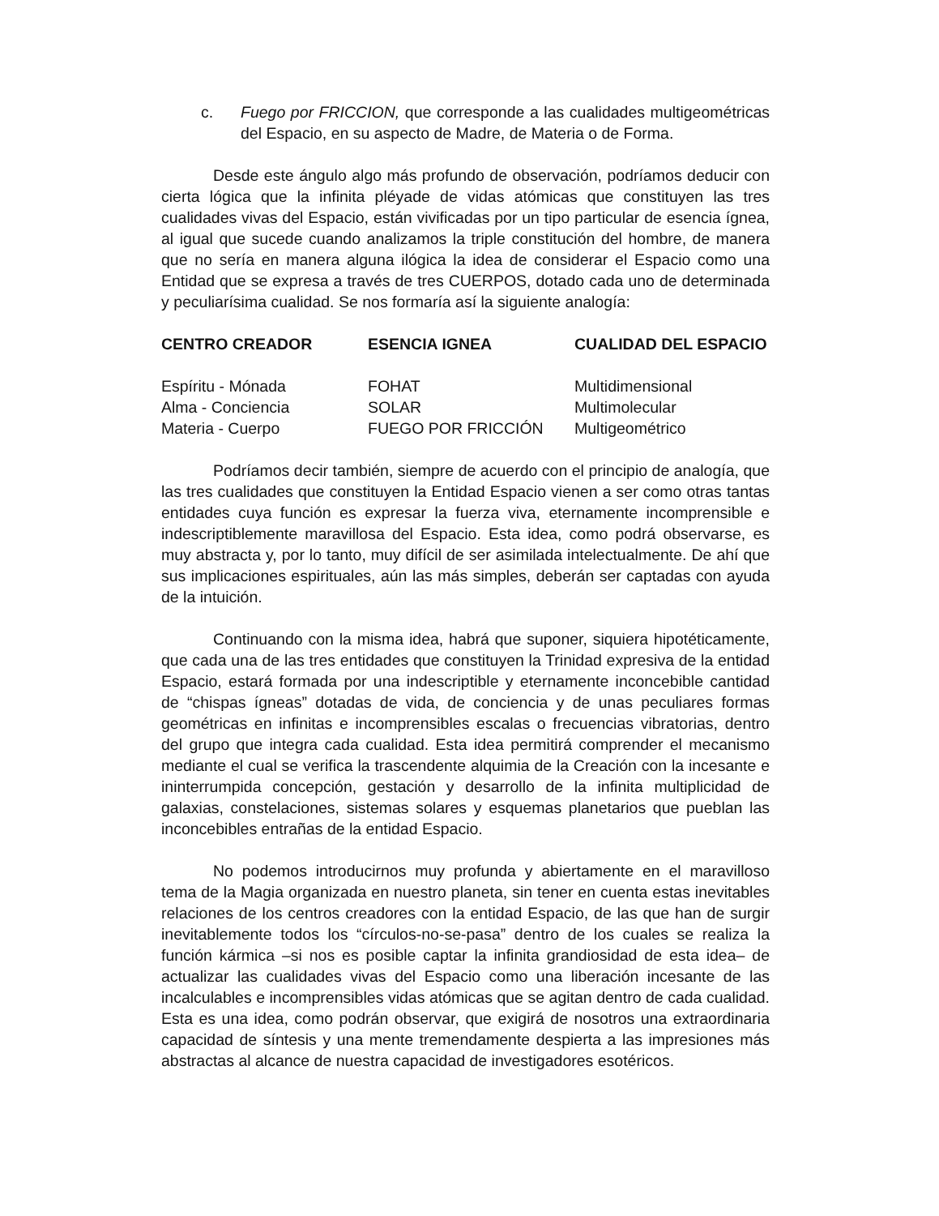c. Fuego por FRICCION, que corresponde a las cualidades multigeométricas del Espacio, en su aspecto de Madre, de Materia o de Forma.
Desde este ángulo algo más profundo de observación, podríamos deducir con cierta lógica que la infinita pléyade de vidas atómicas que constituyen las tres cualidades vivas del Espacio, están vivificadas por un tipo particular de esencia ígnea, al igual que sucede cuando analizamos la triple constitución del hombre, de manera que no sería en manera alguna ilógica la idea de considerar el Espacio como una Entidad que se expresa a través de tres CUERPOS, dotado cada uno de determinada y peculiarísima cualidad. Se nos formaría así la siguiente analogía:
| CENTRO CREADOR | ESENCIA IGNEA | CUALIDAD DEL ESPACIO |
| --- | --- | --- |
| Espíritu - Mónada | FOHAT | Multidimensional |
| Alma - Conciencia | SOLAR | Multimolecular |
| Materia - Cuerpo | FUEGO POR FRICCIÓN | Multigeométrico |
Podríamos decir también, siempre de acuerdo con el principio de analogía, que las tres cualidades que constituyen la Entidad Espacio vienen a ser como otras tantas entidades cuya función es expresar la fuerza viva, eternamente incomprensible e indescriptiblemente maravillosa del Espacio. Esta idea, como podrá observarse, es muy abstracta y, por lo tanto, muy difícil de ser asimilada intelectualmente. De ahí que sus implicaciones espirituales, aún las más simples, deberán ser captadas con ayuda de la intuición.
Continuando con la misma idea, habrá que suponer, siquiera hipotéticamente, que cada una de las tres entidades que constituyen la Trinidad expresiva de la entidad Espacio, estará formada por una indescriptible y eternamente inconcebible cantidad de “chispas ígneas” dotadas de vida, de conciencia y de unas peculiares formas geométricas en infinitas e incomprensibles escalas o frecuencias vibratorias, dentro del grupo que integra cada cualidad. Esta idea permitirá comprender el mecanismo mediante el cual se verifica la trascendente alquimia de la Creación con la incesante e ininterrumpida concepción, gestación y desarrollo de la infinita multiplicidad de galaxias, constelaciones, sistemas solares y esquemas planetarios que pueblan las inconcebibles entrañas de la entidad Espacio.
No podemos introducirnos muy profunda y abiertamente en el maravilloso tema de la Magia organizada en nuestro planeta, sin tener en cuenta estas inevitables relaciones de los centros creadores con la entidad Espacio, de las que han de surgir inevitablemente todos los “círculos-no-se-pasa” dentro de los cuales se realiza la función kármica –si nos es posible captar la infinita grandiosidad de esta idea– de actualizar las cualidades vivas del Espacio como una liberación incesante de las incalculables e incomprensibles vidas atómicas que se agitan dentro de cada cualidad. Esta es una idea, como podrán observar, que exigirá de nosotros una extraordinaria capacidad de síntesis y una mente tremendamente despierta a las impresiones más abstractas al alcance de nuestra capacidad de investigadores esotéricos.